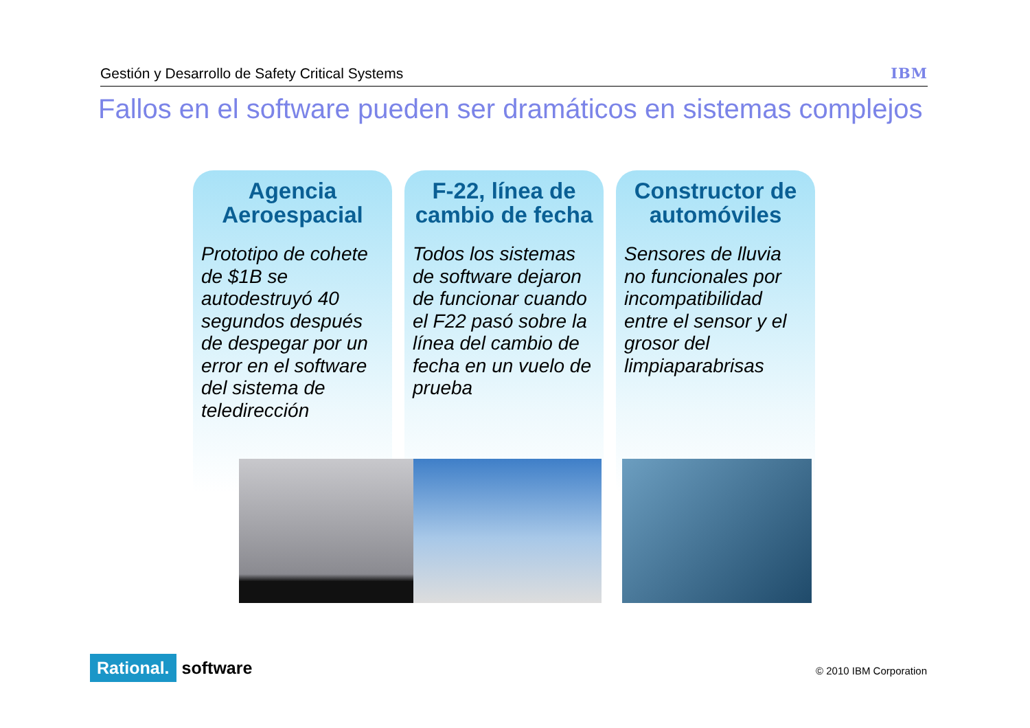Gestión y Desarrollo de Safety Critical Systems IBM
Fallos en el software pueden ser dramáticos en sistemas complejos
Agencia Aeroespacial
Prototipo de cohete de $1B se autodestruyó 40 segundos después de despegar por un error en el software del sistema de teledirección
F-22, línea de cambio de fecha
Todos los sistemas de software dejaron de funcionar cuando el F22 pasó sobre la línea del cambio de fecha en un vuelo de prueba
Constructor de automóviles
Sensores de lluvia no funcionales por incompatibilidad entre el sensor y el grosor del limpiaparabrisas
Rational. software © 2010 IBM Corporation